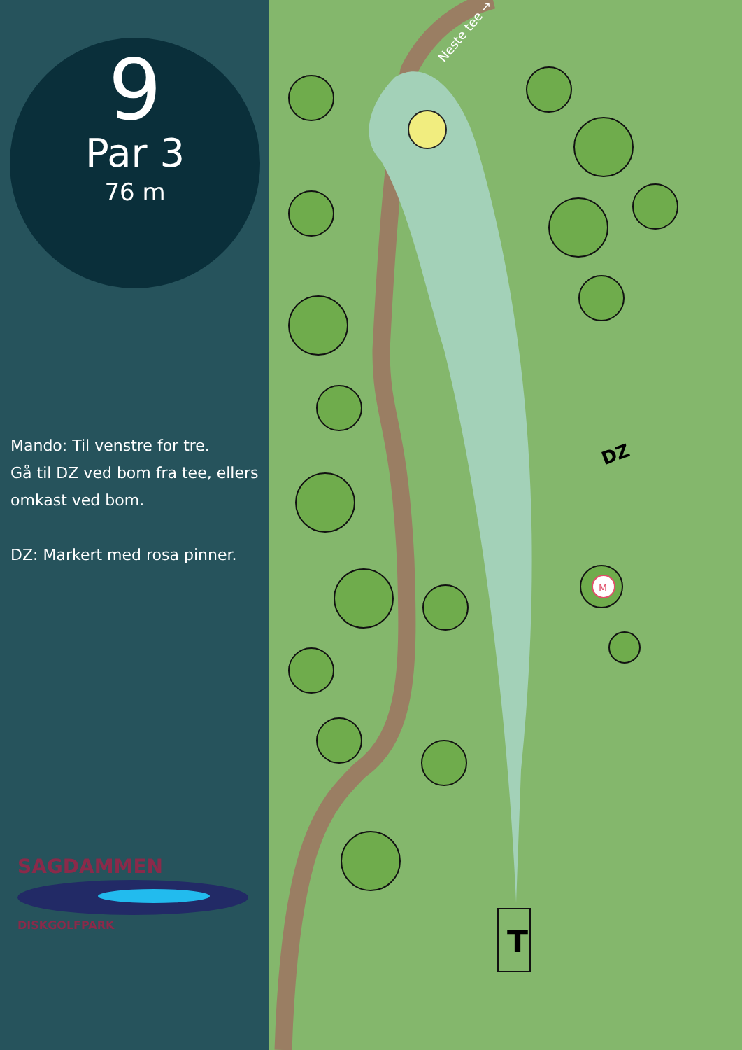9
Par 3
76 m
Mando: Til venstre for tre.
Gå til DZ ved bom fra tee, ellers omkast ved bom.
DZ: Markert med rosa pinner.
SAGDAMMEN
DISKGOLFPARK
T
DZ
M
Neste tee →